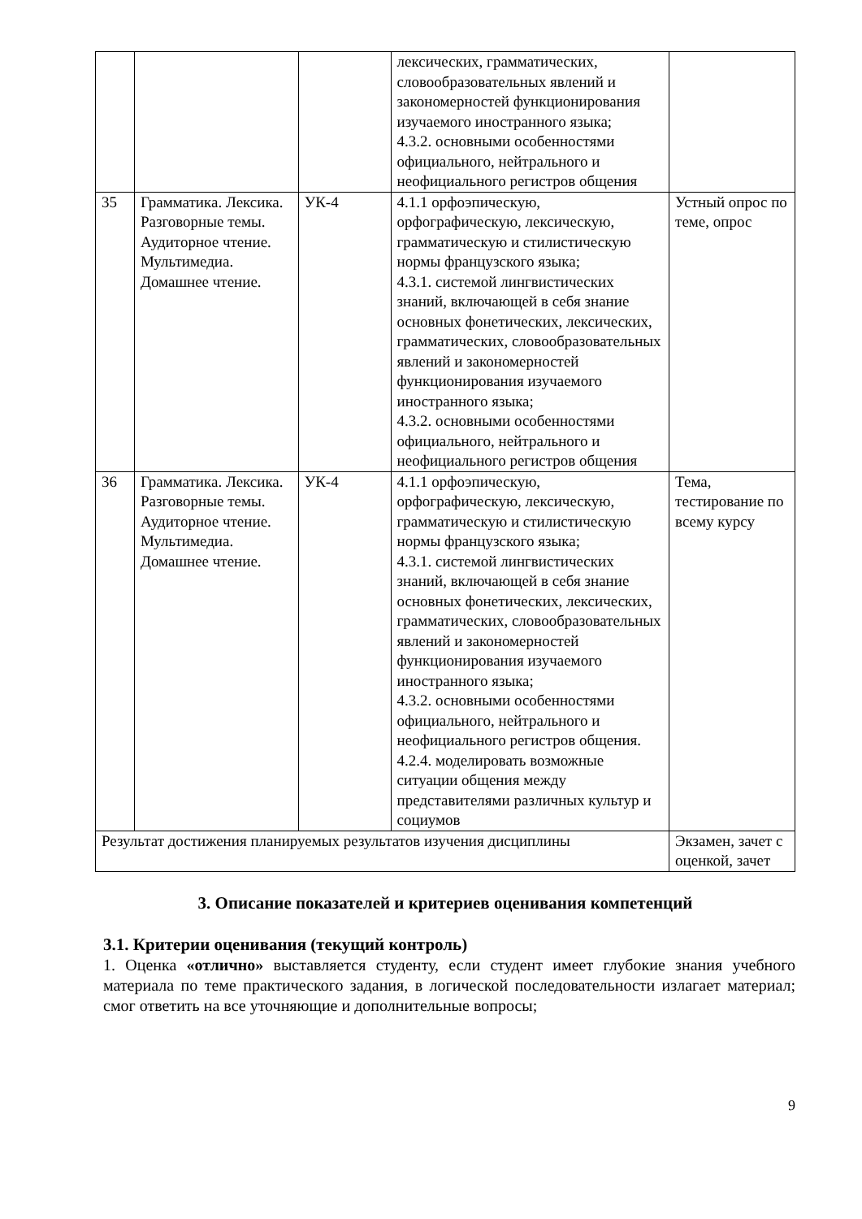| | | | лексических, грамматических, словообразовательных явлений и закономерностей функционирования изучаемого иностранного языка; 4.3.2. основными особенностями официального, нейтрального и неофициального регистров общения | |
| 35 | Грамматика. Лексика. Разговорные темы. Аудиторное чтение. Мультимедиа. Домашнее чтение. | УК-4 | 4.1.1 орфоэпическую, орфографическую, лексическую, грамматическую и стилистическую нормы французского языка; 4.3.1. системой лингвистических знаний, включающей в себя знание основных фонетических, лексических, грамматических, словообразовательных явлений и закономерностей функционирования изучаемого иностранного языка; 4.3.2. основными особенностями официального, нейтрального и неофициального регистров общения | Устный опрос по теме, опрос |
| 36 | Грамматика. Лексика. Разговорные темы. Аудиторное чтение. Мультимедиа. Домашнее чтение. | УК-4 | 4.1.1 орфоэпическую, орфографическую, лексическую, грамматическую и стилистическую нормы французского языка; 4.3.1. системой лингвистических знаний, включающей в себя знание основных фонетических, лексических, грамматических, словообразовательных явлений и закономерностей функционирования изучаемого иностранного языка; 4.3.2. основными особенностями официального, нейтрального и неофициального регистров общения. 4.2.4. моделировать возможные ситуации общения между представителями различных культур и социумов | Тема, тестирование по всему курсу |
| Результат достижения планируемых результатов изучения дисциплины | | | | Экзамен, зачет с оценкой, зачет |
3. Описание показателей и критериев оценивания компетенций
3.1. Критерии оценивания (текущий контроль)
1. Оценка «отлично» выставляется студенту, если студент имеет глубокие знания учебного материала по теме практического задания, в логической последовательности излагает материал; смог ответить на все уточняющие и дополнительные вопросы;
9